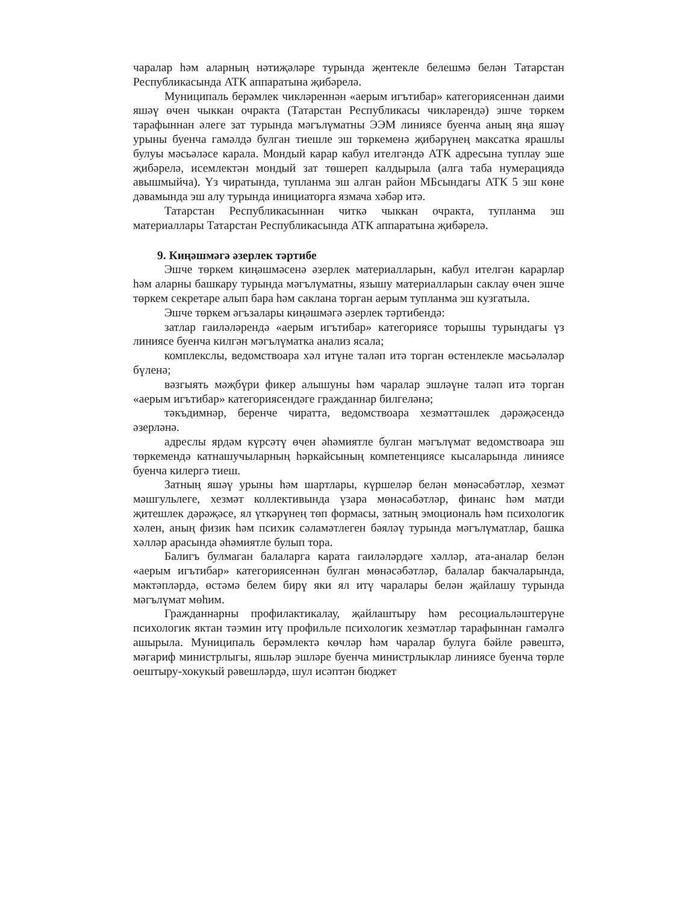чаралар һәм аларның нәтиҗәләре турында җентекле белешмә белән Татарстан Республикасында АТК аппаратына җибәрелә.
Муниципаль берәмлек чикләреннән «аерым игътибар» категориясеннән даими яшәү өчен чыккан очракта (Татарстан Республикасы чикләрендә) эшче төркем тарафыннан әлеге зат турында мәгълүматны ЭЭМ линиясе буенча аның яңа яшәү урыны буенча гамәлдә булган тиешле эш төркеменә җибәрүнең максатка ярашлы булуы мәсьәләсе карала. Мондый карар кабул ителгәндә АТК адресына туплау эше җибәрелә, исемлектән мондый зат төшереп калдырыла (алга таба нумерациядә авышмыйча). Үз чиратында, тупланма эш алган район МБсындагы АТК 5 эш көне дәвамында эш алу турында инициаторга язмача хәбәр итә.
Татарстан Республикасыннан читкә чыккан очракта, тупланма эш материаллары Татарстан Республикасында АТК аппаратына җибәрелә.
9. Киңәшмәгә әзерлек тәртибе
Эшче төркем киңәшмәсенә әзерлек материалларын, кабул ителгән карарлар һәм аларны башкару турында мәгълүматны, язышу материалларын саклау өчен эшче төркем секретаре алып бара һәм саклана торган аерым тупланма эш кузгатыла.
Эшче төркем әгъзалары киңәшмәгә әзерлек тәртибендә:
затлар гаиләләрендә «аерым игътибар» категориясе торышы турындагы үз линиясе буенча килгән мәгълүматка анализ ясала;
комплекслы, ведомствоара хәл итүне таләп итә торган өстенлекле мәсьәләләр бүленә;
вәзгыять мәҗбүри фикер алышуны һәм чаралар эшләүне таләп итә торган «аерым игътибар» категориясендәге гражданнар билгеләнә;
тәкъдимнәр, беренче чиратта, ведомствоара хезмәттәшлек дәрәҗәсендә әзерләнә.
адреслы ярдәм күрсәтү өчен әһәмиятле булган мәгълүмат ведомствоара эш төркемендә катнашучыларның һәркайсының компетенциясе кысаларында линиясе буенча килергә тиеш.
Затның яшәү урыны һәм шартлары, күршеләр белән мөнәсәбәтләр, хезмәт мәшгульлеге, хезмәт коллективында үзара мөнәсәбәтләр, финанс һәм матди җитешлек дәрәҗәсе, ял үткәрүнең төп формасы, затның эмоциональ һәм психологик хәлен, аның физик һәм психик сәламәтлеген бәяләү турында мәгълүматлар, башка хәлләр арасында әһәмиятле булып тора.
Балигъ булмаган балаларга карата гаиләләрдәге хәлләр, ата-аналар белән «аерым игътибар» категориясеннән булган мөнәсәбәтләр, балалар бакчаларында, мәктәпләрдә, өстәмә белем бирү яки ял итү чаралары белән җайлашу турында мәгълүмат мөһим.
Гражданнарны профилактикалау, җайлаштыру һәм ресоциальләштерүне психологик яктан тәэмин итү профильле психологик хезмәтләр тарафыннан гамәлгә ашырыла. Муниципаль берәмлектә көчләр һәм чаралар булуга бәйле рәвештә, мәгариф министрлыгы, яшьләр эшләре буенча министрлыклар линиясе буенча төрле оештыру-хокукый рәвешләрдә, шул исәптән бюджет